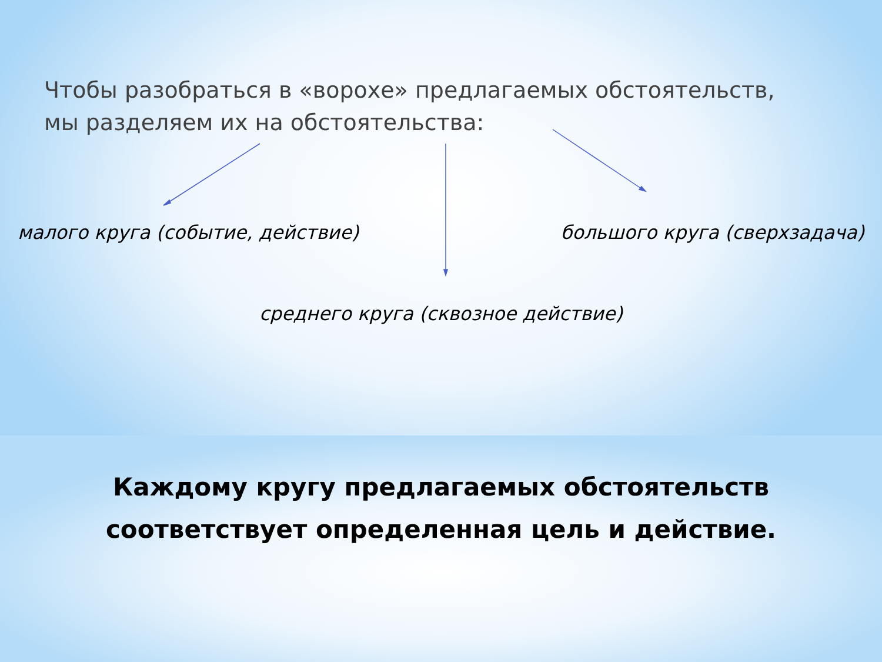Чтобы разобраться в «ворохе» предлагаемых обстоятельств,
мы разделяем их на обстоятельства:
малого круга (событие, действие) большого круга (сверхзадача)
среднего круга (сквозное действие)
Каждому кругу предлагаемых обстоятельств
соответствует определенная цель и действие.